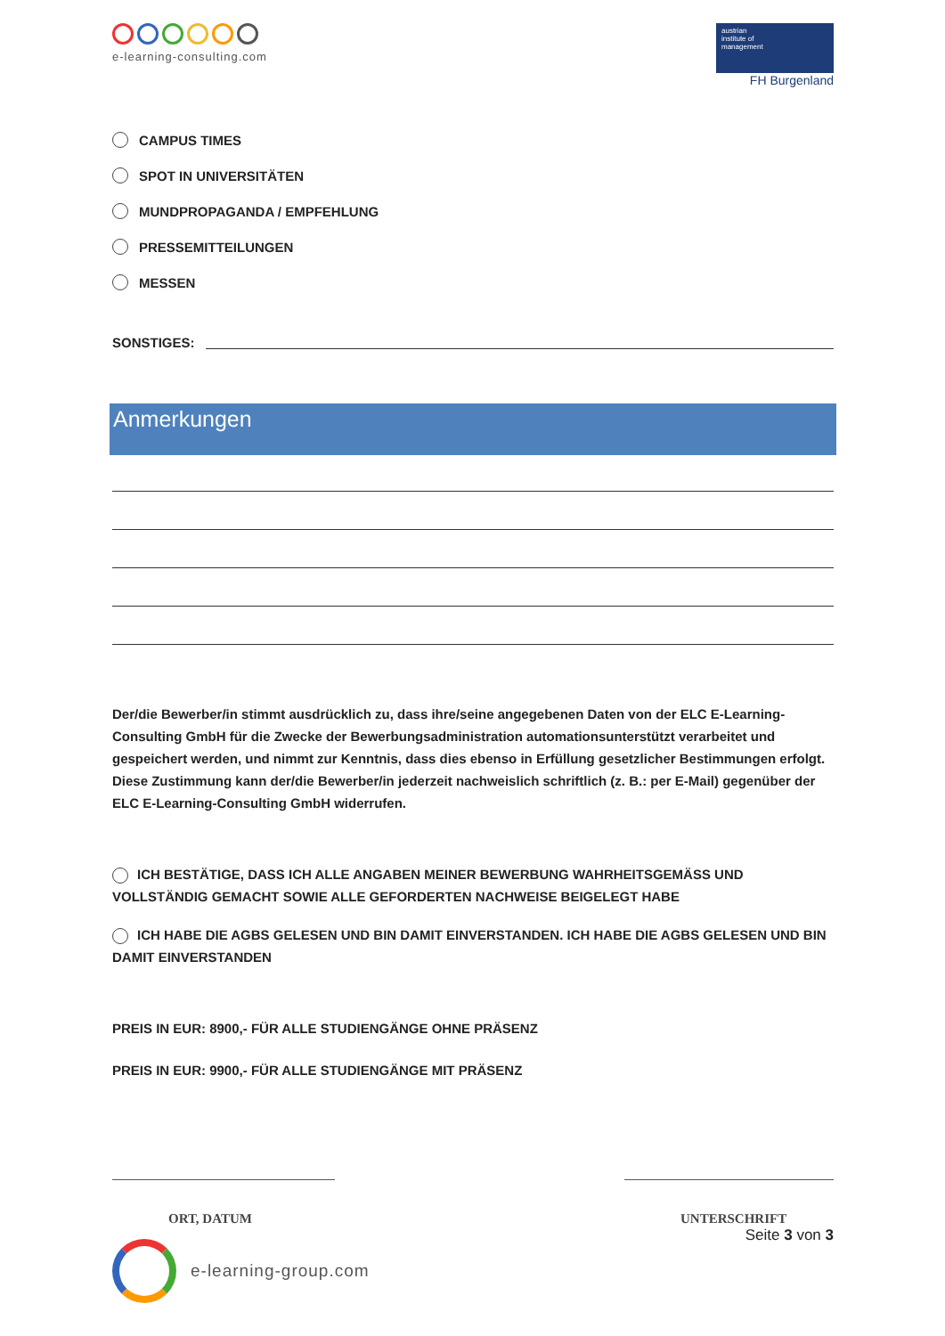e-learning-consulting.com
austrian
institute of
management
FH Burgenland
CAMPUS TIMES
SPOT IN UNIVERSITÄTEN
MUNDPROPAGANDA / EMPFEHLUNG
PRESSEMITTEILUNGEN
MESSEN
SONSTIGES:
Anmerkungen
Der/die Bewerber/in stimmt ausdrücklich zu, dass ihre/seine angegebenen Daten von der ELC E-Learning-Consulting GmbH für die Zwecke der Bewerbungsadministration automationsunterstützt verarbeitet und gespeichert werden, und nimmt zur Kenntnis, dass dies ebenso in Erfüllung gesetzlicher Bestimmungen erfolgt. Diese Zustimmung kann der/die Bewerber/in jederzeit nachweislich schriftlich (z. B.: per E-Mail) gegenüber der ELC E-Learning-Consulting GmbH widerrufen.
ICH BESTÄTIGE, DASS ICH ALLE ANGABEN MEINER BEWERBUNG WAHRHEITSGEMÄSS UND VOLLSTÄNDIG GEMACHT SOWIE ALLE GEFORDERTEN NACHWEISE BEIGELEGT HABE
ICH HABE DIE AGBS GELESEN UND BIN DAMIT EINVERSTANDEN. ICH HABE DIE AGBS GELESEN UND BIN DAMIT EINVERSTANDEN
PREIS IN EUR: 8900,- FÜR ALLE STUDIENGÄNGE OHNE PRÄSENZ
PREIS IN EUR: 9900,- FÜR ALLE STUDIENGÄNGE MIT PRÄSENZ
ORT, DATUM UNTERSCHRIFT
Seite 3 von 3
e-learning-group.com